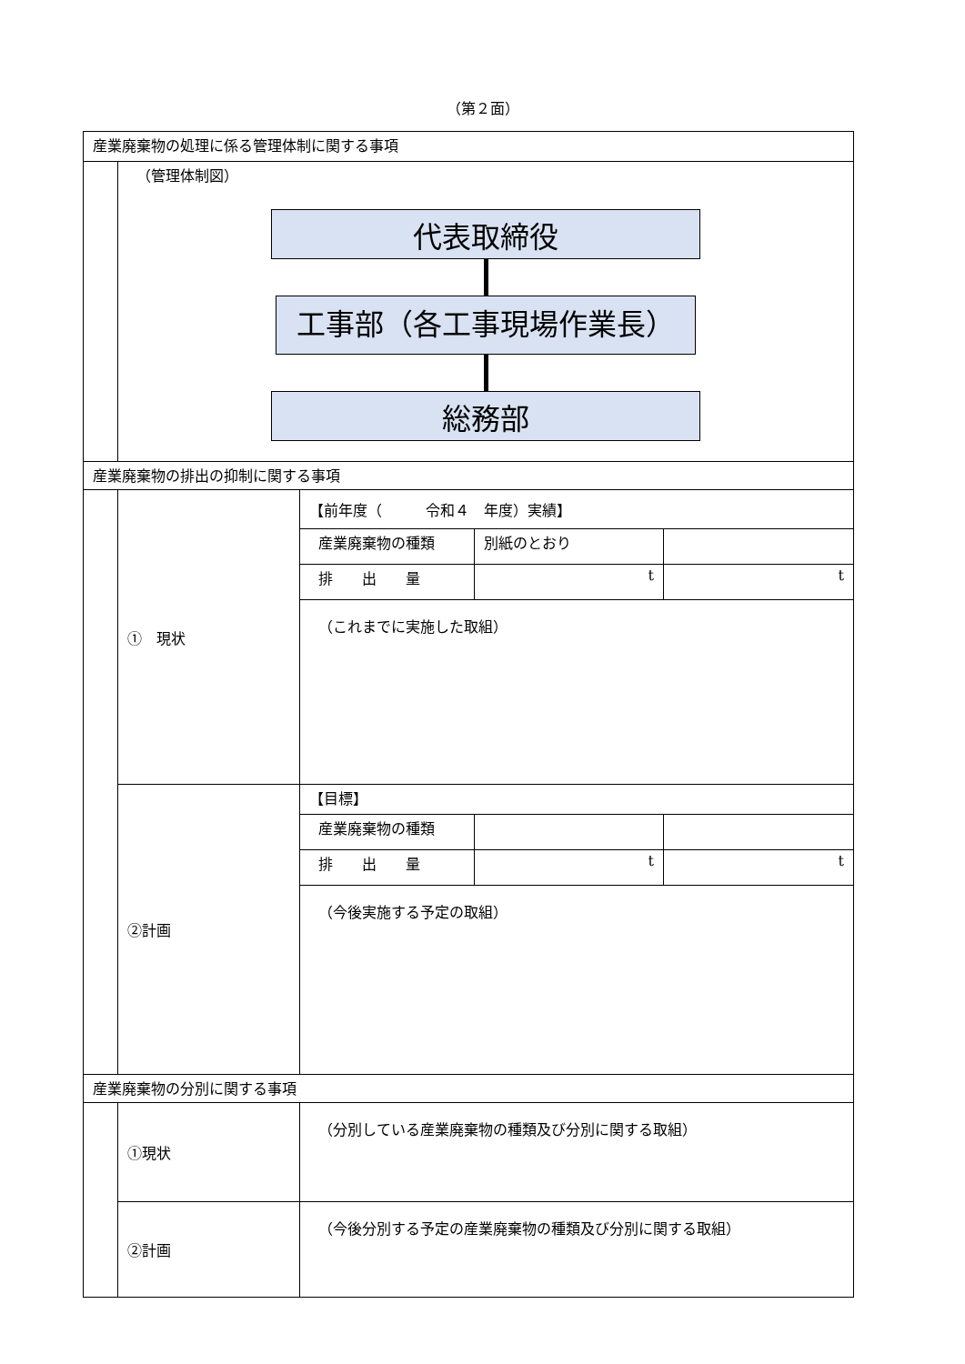（第２面）
| 産業廃棄物の処理に係る管理体制に関する事項 | | | | |
| | （管理体制図） 代表取締役 工事部（各工事現場作業長） 総務部 | | | |
| 産業廃棄物の排出の抑制に関する事項 | | | | |
| | ① 現状 | 【前年度（ 令和４ 年度）実績】 | | |
| | | 産業廃棄物の種類 | 別紙のとおり | |
| | | 排 出 量 | t | t |
| | | （これまでに実施した取組） | | |
| | ②計画 | 【目標】 | | |
| | | 産業廃棄物の種類 | | |
| | | 排 出 量 | t | t |
| | | （今後実施する予定の取組） | | |
| 産業廃棄物の分別に関する事項 | | | | |
| | ①現状 | （分別している産業廃棄物の種類及び分別に関する取組） | | |
| | ②計画 | （今後分別する予定の産業廃棄物の種類及び分別に関する取組） | | |